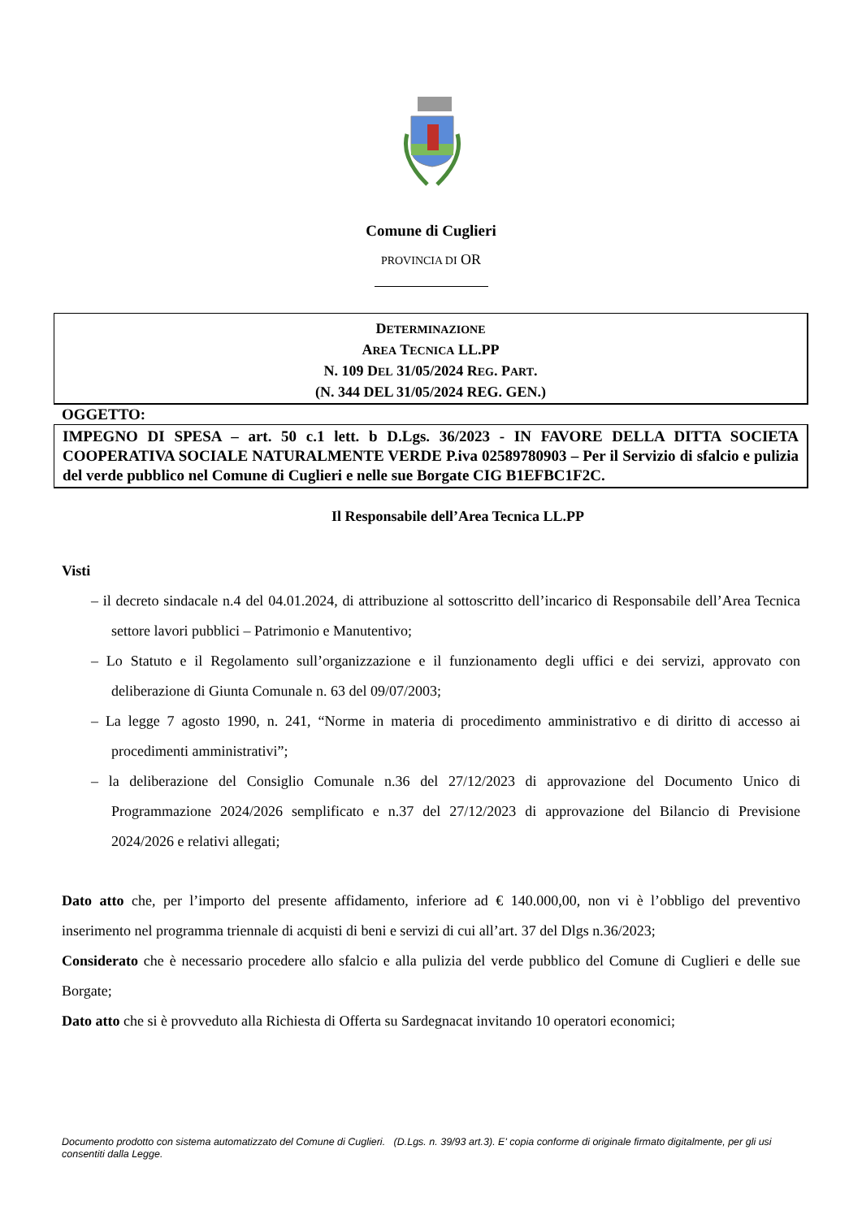Comune di Cuglieri
PROVINCIA DI OR
DETERMINAZIONE
AREA TECNICA LL.PP
N. 109 DEL 31/05/2024 REG. PART.
(N. 344 DEL 31/05/2024 REG. GEN.)
OGGETTO:
IMPEGNO DI SPESA – art. 50 c.1 lett. b D.Lgs. 36/2023 - IN FAVORE DELLA DITTA SOCIETA COOPERATIVA SOCIALE NATURALMENTE VERDE P.iva 02589780903 – Per il Servizio di sfalcio e pulizia del verde pubblico nel Comune di Cuglieri e nelle sue Borgate CIG B1EFBC1F2C.
Il Responsabile dell’Area Tecnica LL.PP
Visti
– il decreto sindacale n.4 del 04.01.2024, di attribuzione al sottoscritto dell’incarico di Responsabile dell’Area Tecnica settore lavori pubblici – Patrimonio e Manutentivo;
– Lo Statuto e il Regolamento sull’organizzazione e il funzionamento degli uffici e dei servizi, approvato con deliberazione di Giunta Comunale n. 63 del 09/07/2003;
– La legge 7 agosto 1990, n. 241, “Norme in materia di procedimento amministrativo e di diritto di accesso ai procedimenti amministrativi”;
– la deliberazione del Consiglio Comunale n.36 del 27/12/2023 di approvazione del Documento Unico di Programmazione 2024/2026 semplificato e n.37 del 27/12/2023 di approvazione del Bilancio di Previsione 2024/2026 e relativi allegati;
Dato atto che, per l’importo del presente affidamento, inferiore ad € 140.000,00, non vi è l’obbligo del preventivo inserimento nel programma triennale di acquisti di beni e servizi di cui all’art. 37 del Dlgs n.36/2023;
Considerato che è necessario procedere allo sfalcio e alla pulizia del verde pubblico del Comune di Cuglieri e delle sue Borgate;
Dato atto che si è provveduto alla Richiesta di Offerta su Sardegnacat invitando 10 operatori economici;
Documento prodotto con sistema automatizzato del Comune di Cuglieri. (D.Lgs. n. 39/93 art.3). E' copia conforme di originale firmato digitalmente, per gli usi consentiti dalla Legge.